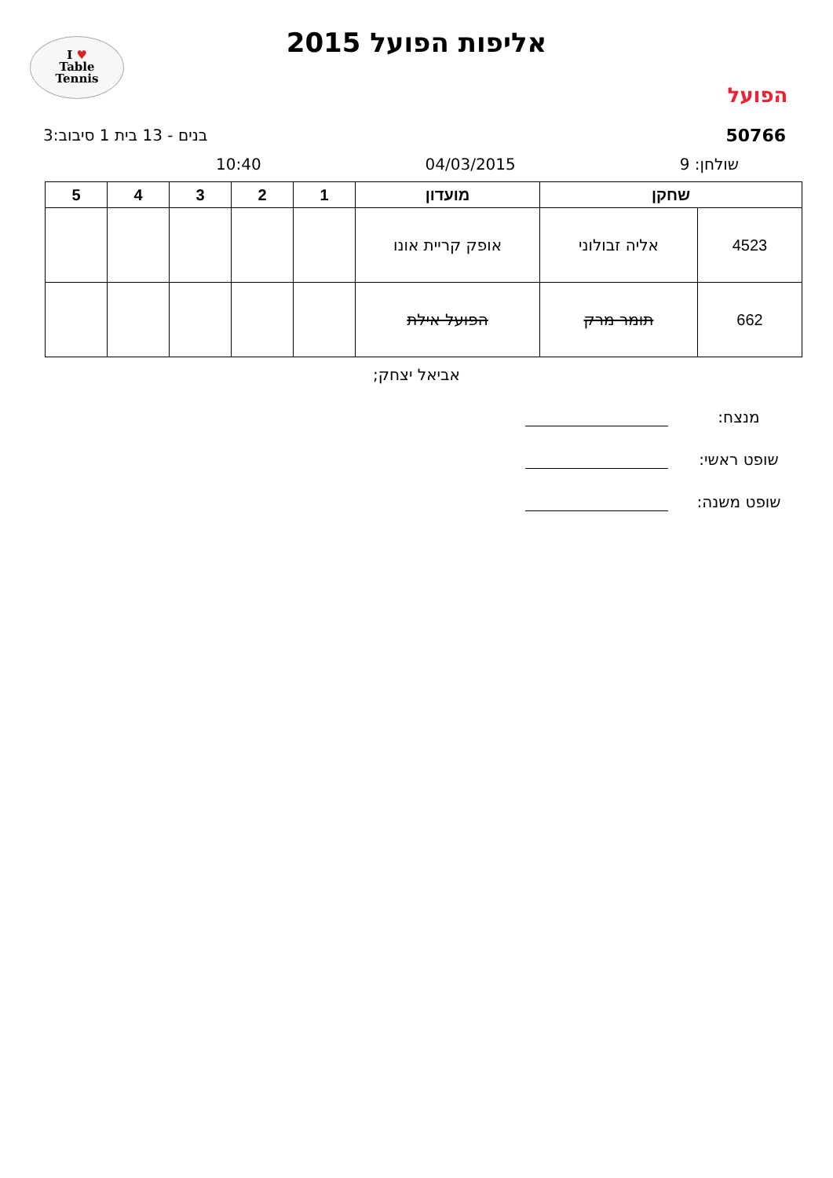I ♥
Table
Tennis
הפועל
אליפות הפועל 2015
50766 בנים - 13 בית 1 סיבוב:3
שולחן: 9 04/03/2015 10:40
| שחקן | | מועדון | 1 | 2 | 3 | 4 | 5 |
| --- | --- | --- | --- | --- | --- | --- | --- |
| 4523 | אליה זבולוני | אופק קריית אונו | | | | | |
| 662 | תומר מרק | הפועל אילת | | | | | |
אביאל יצחק;
מנצח:
שופט ראשי:
שופט משנה: